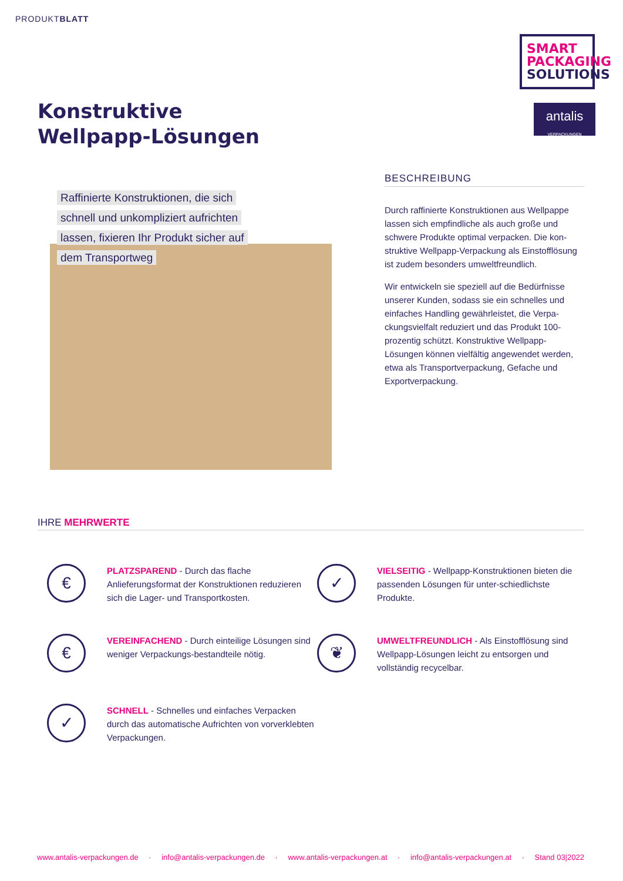PRODUKTBLATT
SMART
PACKAGING
SOLUTIONS
antalis
VERPACKUNGEN
Konstruktive
Wellpapp-Lösungen
Raffinierte Konstruktionen, die sich
schnell und unkompliziert aufrichten
lassen, fixieren Ihr Produkt sicher auf
dem Transportweg
BESCHREIBUNG
Durch raffinierte Konstruktionen aus Wellpappe lassen sich empfindliche als auch große und schwere Produkte optimal verpacken. Die kon-struktive Wellpapp-Verpackung als Einstofflösung ist zudem besonders umweltfreundlich.
Wir entwickeln sie speziell auf die Bedürfnisse unserer Kunden, sodass sie ein schnelles und einfaches Handling gewährleistet, die Verpa-ckungsvielfalt reduziert und das Produkt 100-prozentig schützt. Konstruktive Wellpapp-Lösungen können vielfältig angewendet werden, etwa als Transportverpackung, Gefache und Exportverpackung.
IHRE MEHRWERTE
€
PLATZSPAREND - Durch das flache Anlieferungsformat der Konstruktionen reduzieren sich die Lager- und Transportkosten.
✓
VIELSEITIG - Wellpapp-Konstruktionen bieten die passenden Lösungen für unter-schiedlichste Produkte.
€
VEREINFACHEND - Durch einteilige Lösungen sind weniger Verpackungs-bestandteile nötig.
❦
UMWELTFREUNDLICH - Als Einstofflösung sind Wellpapp-Lösungen leicht zu entsorgen und vollständig recycelbar.
✓
SCHNELL - Schnelles und einfaches Verpacken durch das automatische Aufrichten von vorverklebten Verpackungen.
www.antalis-verpackungen.de · info@antalis-verpackungen.de · www.antalis-verpackungen.at · info@antalis-verpackungen.at · Stand 03|2022